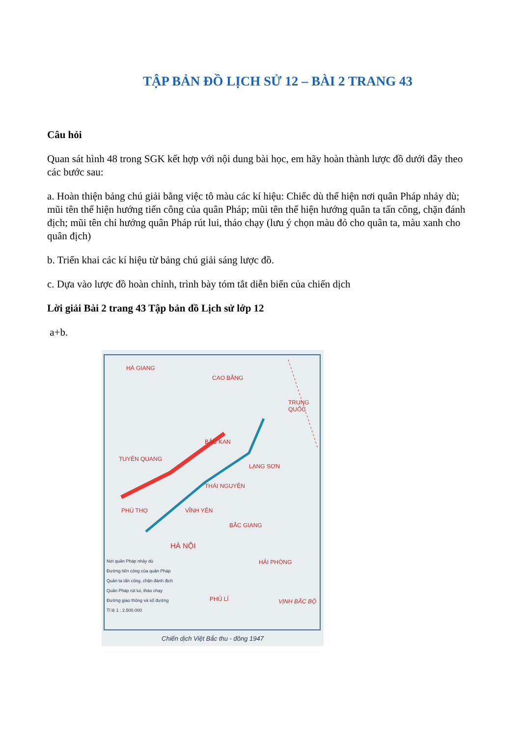TẬP BẢN ĐỒ LỊCH SỬ 12 – BÀI 2 TRANG 43
Câu hỏi
Quan sát hình 48 trong SGK kết hợp với nội dung bài học, em hãy hoàn thành lược đồ dưới đây theo các bước sau:
a. Hoàn thiện bảng chú giải bằng việc tô màu các kí hiệu: Chiếc dù thể hiện nơi quân Pháp nhảy dù; mũi tên thể hiện hướng tiến công của quân Pháp; mũi tên thể hiện hướng quân ta tấn công, chặn đánh địch; mũi tên chỉ hướng quân Pháp rút lui, tháo chạy (lưu ý chọn màu đỏ cho quân ta, màu xanh cho quân địch)
b. Triển khai các kí hiệu từ bảng chú giải sáng lược đồ.
c. Dựa vào lược đồ hoàn chỉnh, trình bày tóm tắt diễn biến của chiến dịch
Lời giải Bài 2 trang 43 Tập bản đồ Lịch sử lớp 12
a+b.
HÀ GIANG
CAO BẰNG
TRUNG QUỐC
BẮC KAN
TUYÊN QUANG
LẠNG SƠN
THÁI NGUYÊN
PHÚ THỌ VĨNH YÊN
BẮC GIANG
HÀ NỘI
HẢI PHÒNG
PHỦ LÍ VỊNH BẮC BỘ
Nơi quân Pháp nhảy dù
Đường tiến công của quân Pháp
Quân ta tấn công, chặn đánh địch
Quân Pháp rút lui, tháo chạy
Đường giao thông và số đường
Tỉ lệ 1 : 2.500.000
Chiến dịch Việt Bắc thu - đông 1947